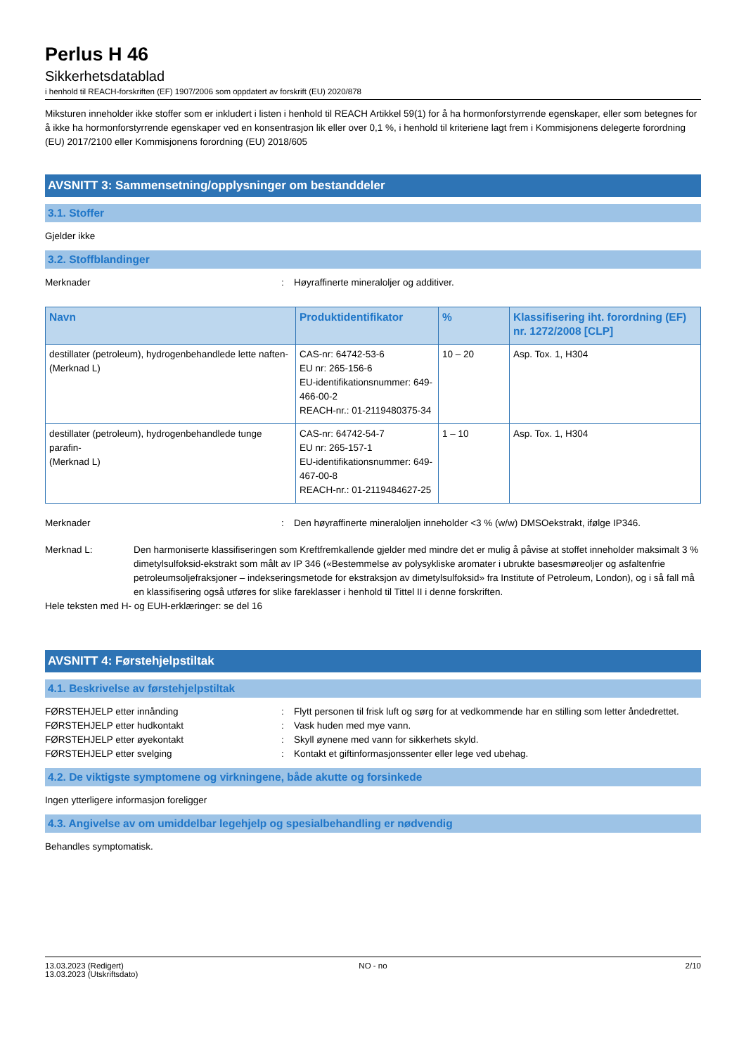Perlus H 46
Sikkerhetsdatablad
i henhold til REACH-forskriften (EF) 1907/2006 som oppdatert av forskrift (EU) 2020/878
Miksturen inneholder ikke stoffer som er inkludert i listen i henhold til REACH Artikkel 59(1) for å ha hormonforstyrrende egenskaper, eller som betegnes for å ikke ha hormonforstyrrende egenskaper ved en konsentrasjon lik eller over 0,1 %, i henhold til kriteriene lagt frem i Kommisjonens delegerte forordning (EU) 2017/2100 eller Kommisjonens forordning (EU) 2018/605
AVSNITT 3: Sammensetning/opplysninger om bestanddeler
3.1. Stoffer
Gjelder ikke
3.2. Stoffblandinger
Merknader : Høyraffinerte mineraloljer og additiver.
| Navn | Produktidentifikator | % | Klassifisering iht. forordning (EF) nr. 1272/2008 [CLP] |
| --- | --- | --- | --- |
| destillater (petroleum), hydrogenbehandlede lette naften- (Merknad L) | CAS-nr: 64742-53-6 EU nr: 265-156-6 EU-identifikationsnummer: 649-466-00-2 REACH-nr.: 01-2119480375-34 | 10 – 20 | Asp. Tox. 1, H304 |
| destillater (petroleum), hydrogenbehandlede tunge parafin- (Merknad L) | CAS-nr: 64742-54-7 EU nr: 265-157-1 EU-identifikationsnummer: 649-467-00-8 REACH-nr.: 01-2119484627-25 | 1 – 10 | Asp. Tox. 1, H304 |
Merknader : Den høyraffinerte mineraloljen inneholder <3 % (w/w) DMSOekstrakt, ifølge IP346.
Merknad L: Den harmoniserte klassifiseringen som Kreftfremkallende gjelder med mindre det er mulig å påvise at stoffet inneholder maksimalt 3 % dimetylsulfoksid-ekstrakt som målt av IP 346 («Bestemmelse av polysykliske aromater i ubrukte basesmøreoljer og asfaltenfrie petroleumsoljefraksjoner – indekseringsmetode for ekstraksjon av dimetylsulfoksid» fra Institute of Petroleum, London), og i så fall må en klassifisering også utføres for slike fareklasser i henhold til Tittel II i denne forskriften.
Hele teksten med H- og EUH-erklæringer: se del 16
AVSNITT 4: Førstehjelpstiltak
4.1. Beskrivelse av førstehjelpstiltak
FØRSTEHJELP etter innånding : Flytt personen til frisk luft og sørg for at vedkommende har en stilling som letter åndedrettet.
FØRSTEHJELP etter hudkontakt : Vask huden med mye vann.
FØRSTEHJELP etter øyekontakt : Skyll øynene med vann for sikkerhets skyld.
FØRSTEHJELP etter svelging : Kontakt et giftinformasjonssenter eller lege ved ubehag.
4.2. De viktigste symptomene og virkningene, både akutte og forsinkede
Ingen ytterligere informasjon foreligger
4.3. Angivelse av om umiddelbar legehjelp og spesialbehandling er nødvendig
Behandles symptomatisk.
13.03.2023 (Redigert)
13.03.2023 (Utskriftsdato)
NO - no 2/10